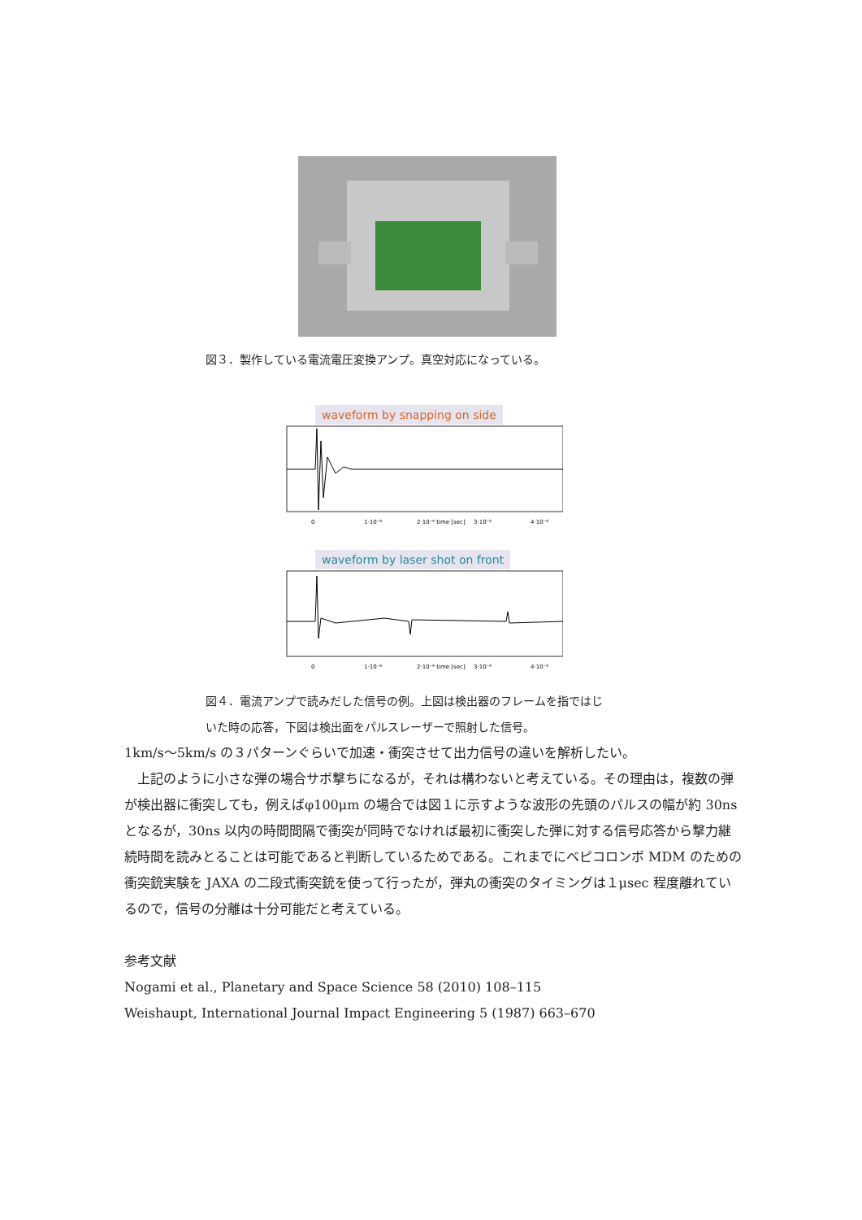図３．製作している電流電圧変換アンプ。真空対応になっている。
waveform by snapping on side
0
1·10⁻⁶
2·10⁻⁶ time [sec]
3·10⁻⁶
4·10⁻⁶
waveform by laser shot on front
0
1·10⁻⁶
2·10⁻⁶ time [sec]
3·10⁻⁶
4·10⁻⁶
図４．電流アンプで読みだした信号の例。上図は検出器のフレームを指ではじ
いた時の応答，下図は検出面をパルスレーザーで照射した信号。
1km/s〜5km/s の３パターンぐらいで加速・衝突させて出力信号の違いを解析したい。
　上記のように小さな弾の場合サボ撃ちになるが，それは構わないと考えている。その理由は，複数の弾が検出器に衝突しても，例えばφ100μm の場合では図１に示すような波形の先頭のパルスの幅が約 30ns となるが，30ns 以内の時間間隔で衝突が同時でなければ最初に衝突した弾に対する信号応答から撃力継続時間を読みとることは可能であると判断しているためである。これまでにベピコロンボ MDM のための衝突銃実験を JAXA の二段式衝突銃を使って行ったが，弾丸の衝突のタイミングは１μsec 程度離れているので，信号の分離は十分可能だと考えている。
参考文献
Nogami et al., Planetary and Space Science 58 (2010) 108–115
Weishaupt, International Journal Impact Engineering 5 (1987) 663–670